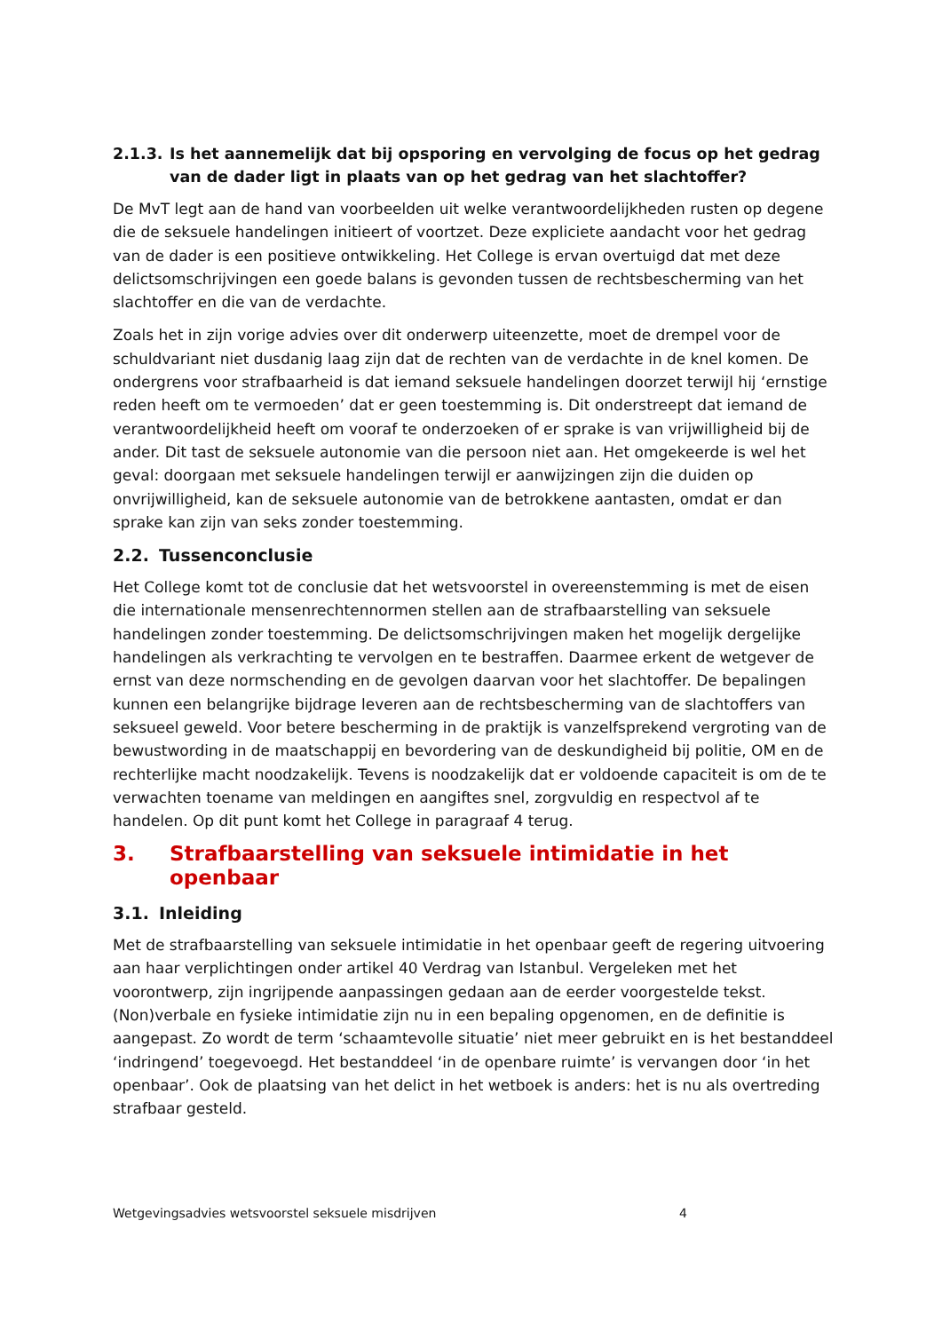2.1.3. Is het aannemelijk dat bij opsporing en vervolging de focus op het gedrag van de dader ligt in plaats van op het gedrag van het slachtoffer?
De MvT legt aan de hand van voorbeelden uit welke verantwoordelijkheden rusten op degene die de seksuele handelingen initieert of voortzet. Deze expliciete aandacht voor het gedrag van de dader is een positieve ontwikkeling. Het College is ervan overtuigd dat met deze delictsomschrijvingen een goede balans is gevonden tussen de rechtsbescherming van het slachtoffer en die van de verdachte.
Zoals het in zijn vorige advies over dit onderwerp uiteenzette, moet de drempel voor de schuldvariant niet dusdanig laag zijn dat de rechten van de verdachte in de knel komen. De ondergrens voor strafbaarheid is dat iemand seksuele handelingen doorzet terwijl hij ‘ernstige reden heeft om te vermoeden’ dat er geen toestemming is. Dit onderstreept dat iemand de verantwoordelijkheid heeft om vooraf te onderzoeken of er sprake is van vrijwilligheid bij de ander. Dit tast de seksuele autonomie van die persoon niet aan. Het omgekeerde is wel het geval: doorgaan met seksuele handelingen terwijl er aanwijzingen zijn die duiden op onvrijwilligheid, kan de seksuele autonomie van de betrokkene aantasten, omdat er dan sprake kan zijn van seks zonder toestemming.
2.2. Tussenconclusie
Het College komt tot de conclusie dat het wetsvoorstel in overeenstemming is met de eisen die internationale mensenrechtennormen stellen aan de strafbaarstelling van seksuele handelingen zonder toestemming. De delictsomschrijvingen maken het mogelijk dergelijke handelingen als verkrachting te vervolgen en te bestraffen. Daarmee erkent de wetgever de ernst van deze normschending en de gevolgen daarvan voor het slachtoffer. De bepalingen kunnen een belangrijke bijdrage leveren aan de rechtsbescherming van de slachtoffers van seksueel geweld. Voor betere bescherming in de praktijk is vanzelfsprekend vergroting van de bewustwording in de maatschappij en bevordering van de deskundigheid bij politie, OM en de rechterlijke macht noodzakelijk. Tevens is noodzakelijk dat er voldoende capaciteit is om de te verwachten toename van meldingen en aangiftes snel, zorgvuldig en respectvol af te handelen. Op dit punt komt het College in paragraaf 4 terug.
3. Strafbaarstelling van seksuele intimidatie in het openbaar
3.1. Inleiding
Met de strafbaarstelling van seksuele intimidatie in het openbaar geeft de regering uitvoering aan haar verplichtingen onder artikel 40 Verdrag van Istanbul. Vergeleken met het voorontwerp, zijn ingrijpende aanpassingen gedaan aan de eerder voorgestelde tekst. (Non)verbale en fysieke intimidatie zijn nu in een bepaling opgenomen, en de definitie is aangepast. Zo wordt de term ‘schaamtevolle situatie’ niet meer gebruikt en is het bestanddeel ‘indringend’ toegevoegd. Het bestanddeel ‘in de openbare ruimte’ is vervangen door ‘in het openbaar’. Ook de plaatsing van het delict in het wetboek is anders: het is nu als overtreding strafbaar gesteld.
Wetgevingsadvies wetsvoorstel seksuele misdrijven 4